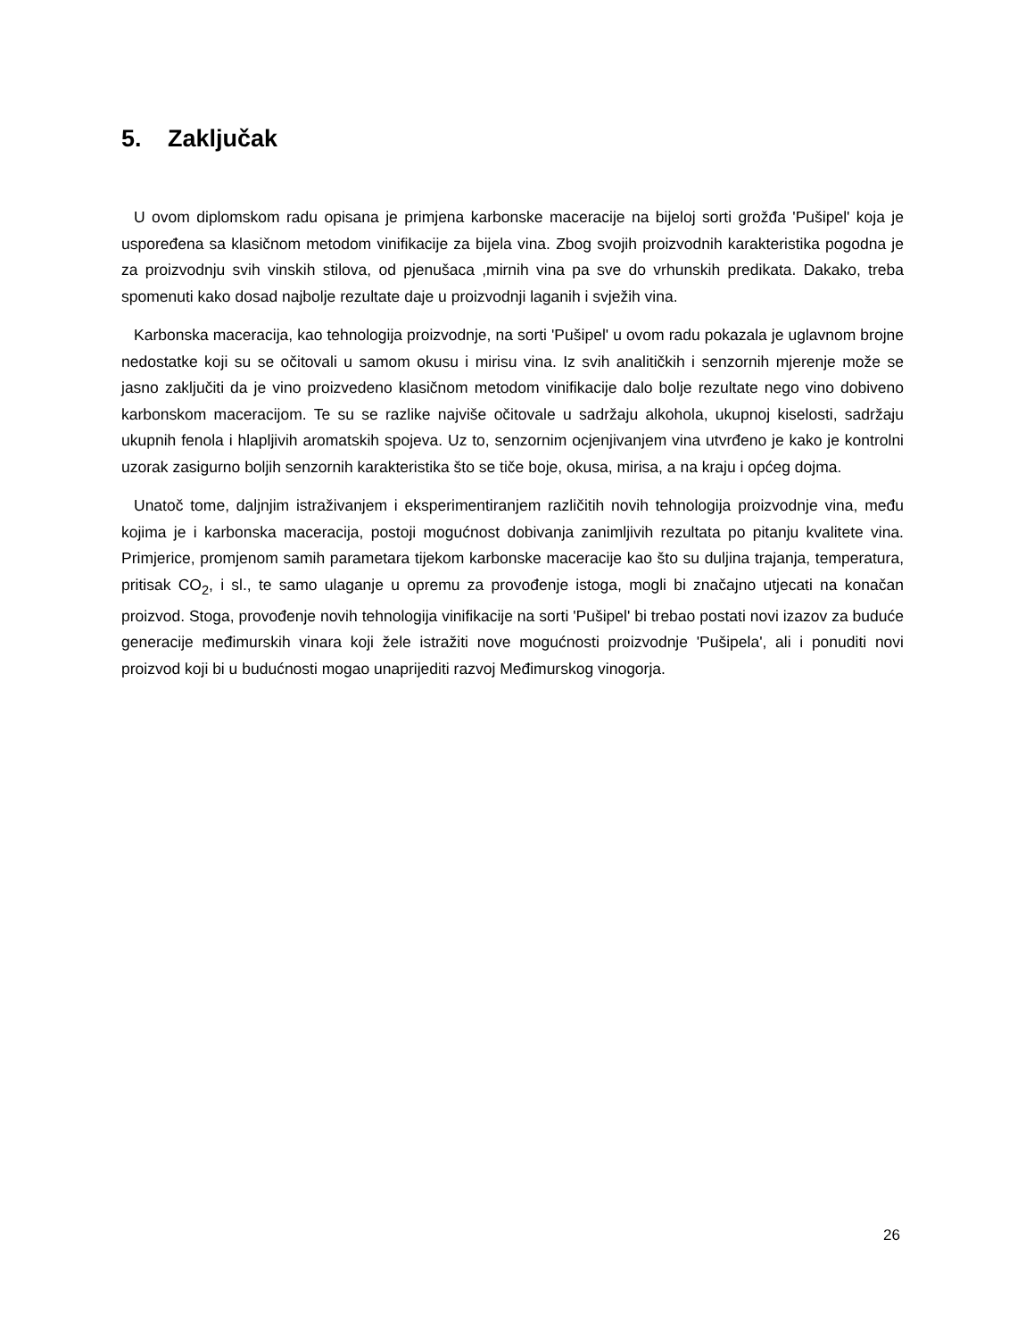5. Zaključak
U ovom diplomskom radu opisana je primjena karbonske maceracije na bijeloj sorti grožđa 'Pušipel' koja je uspoređena sa klasičnom metodom vinifikacije za bijela vina. Zbog svojih proizvodnih karakteristika pogodna je za proizvodnju svih vinskih stilova, od pjenušaca ,mirnih vina pa sve do vrhunskih predikata. Dakako, treba spomenuti kako dosad najbolje rezultate daje u proizvodnji laganih i svježih vina.
Karbonska maceracija, kao tehnologija proizvodnje, na sorti 'Pušipel' u ovom radu pokazala je uglavnom brojne nedostatke koji su se očitovali u samom okusu i mirisu vina. Iz svih analitičkih i senzornih mjerenje može se jasno zaključiti da je vino proizvedeno klasičnom metodom vinifikacije dalo bolje rezultate nego vino dobiveno karbonskom maceracijom. Te su se razlike najviše očitovale u sadržaju alkohola, ukupnoj kiselosti, sadržaju ukupnih fenola i hlapljivih aromatskih spojeva. Uz to, senzornim ocjenjivanjem vina utvrđeno je kako je kontrolni uzorak zasigurno boljih senzornih karakteristika što se tiče boje, okusa, mirisa, a na kraju i općeg dojma.
Unatoč tome, daljnjim istraživanjem i eksperimentiranjem različitih novih tehnologija proizvodnje vina, među kojima je i karbonska maceracija, postoji mogućnost dobivanja zanimljivih rezultata po pitanju kvalitete vina. Primjerice, promjenom samih parametara tijekom karbonske maceracije kao što su duljina trajanja, temperatura, pritisak CO<sub>2</sub>, i sl., te samo ulaganje u opremu za provođenje istoga, mogli bi značajno utjecati na konačan proizvod. Stoga, provođenje novih tehnologija vinifikacije na sorti 'Pušipel' bi trebao postati novi izazov za buduće generacije međimurskih vinara koji žele istražiti nove mogućnosti proizvodnje 'Pušipela', ali i ponuditi novi proizvod koji bi u budućnosti mogao unaprijediti razvoj Međimurskog vinogorja.
26